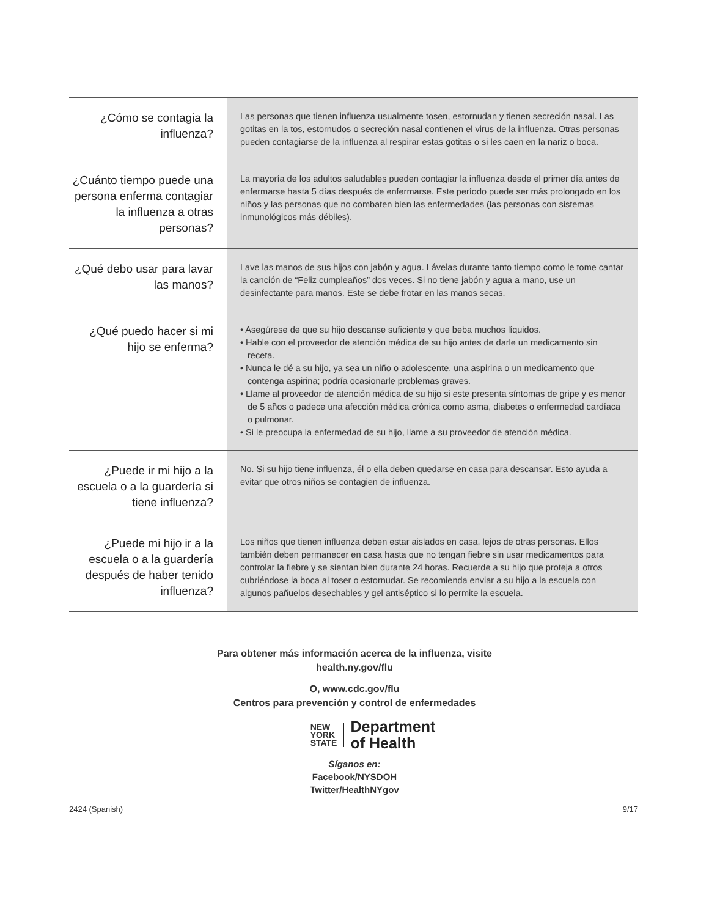| ¿Cómo se contagia la influenza? | Las personas que tienen influenza usualmente tosen, estornudan y tienen secreción nasal. Las gotitas en la tos, estornudos o secreción nasal contienen el virus de la influenza. Otras personas pueden contagiarse de la influenza al respirar estas gotitas o si les caen en la nariz o boca. |
| ¿Cuánto tiempo puede una persona enferma contagiar la influenza a otras personas? | La mayoría de los adultos saludables pueden contagiar la influenza desde el primer día antes de enfermarse hasta 5 días después de enfermarse. Este período puede ser más prolongado en los niños y las personas que no combaten bien las enfermedades (las personas con sistemas inmunológicos más débiles). |
| ¿Qué debo usar para lavar las manos? | Lave las manos de sus hijos con jabón y agua. Lávelas durante tanto tiempo como le tome cantar la canción de “Feliz cumpleaños” dos veces. Si no tiene jabón y agua a mano, use un desinfectante para manos. Este se debe frotar en las manos secas. |
| ¿Qué puedo hacer si mi hijo se enferma? | • Asegúrese de que su hijo descanse suficiente y que beba muchos líquidos. • Hable con el proveedor de atención médica de su hijo antes de darle un medicamento sin receta. • Nunca le dé a su hijo, ya sea un niño o adolescente, una aspirina o un medicamento que contenga aspirina; podría ocasionarle problemas graves. • Llame al proveedor de atención médica de su hijo si este presenta síntomas de gripe y es menor de 5 años o padece una afección médica crónica como asma, diabetes o enfermedad cardíaca o pulmonar. • Si le preocupa la enfermedad de su hijo, llame a su proveedor de atención médica. |
| ¿Puede ir mi hijo a la escuela o a la guardería si tiene influenza? | No. Si su hijo tiene influenza, él o ella deben quedarse en casa para descansar. Esto ayuda a evitar que otros niños se contagien de influenza. |
| ¿Puede mi hijo ir a la escuela o a la guardería después de haber tenido influenza? | Los niños que tienen influenza deben estar aislados en casa, lejos de otras personas. Ellos también deben permanecer en casa hasta que no tengan fiebre sin usar medicamentos para controlar la fiebre y se sientan bien durante 24 horas. Recuerde a su hijo que proteja a otros cubriéndose la boca al toser o estornudar. Se recomienda enviar a su hijo a la escuela con algunos pañuelos desechables y gel antiséptico si lo permite la escuela. |
Para obtener más información acerca de la influenza, visite
health.ny.gov/flu
O, www.cdc.gov/flu
Centros para prevención y control de enfermedades
NEW
YORK
STATE
Department
of Health
Síganos en:
Facebook/NYSDOH
Twitter/HealthNYgov
2424 (Spanish) 9/17